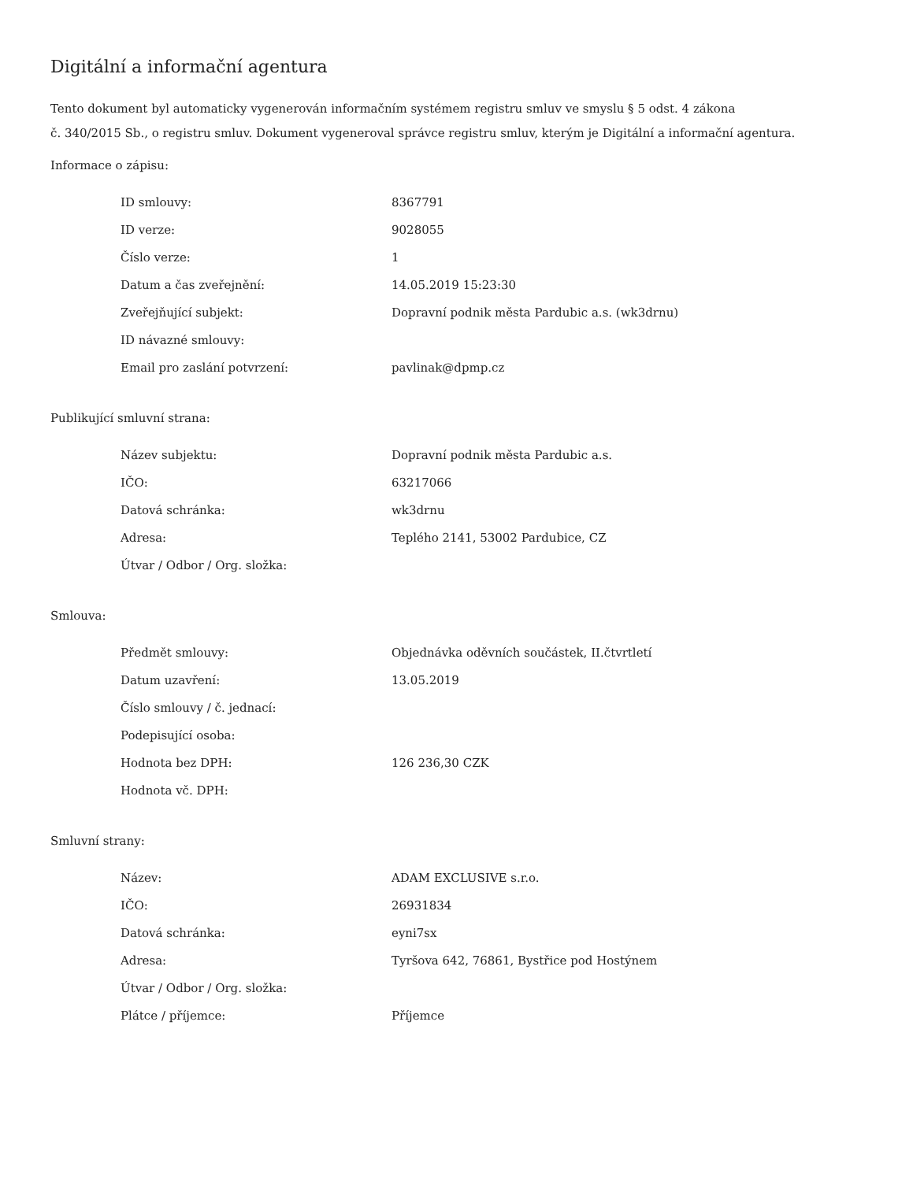Digitální a informační agentura
Tento dokument byl automaticky vygenerován informačním systémem registru smluv ve smyslu § 5 odst. 4 zákona
č. 340/2015 Sb., o registru smluv. Dokument vygeneroval správce registru smluv, kterým je Digitální a informační agentura.
Informace o zápisu:
| ID smlouvy: | 8367791 |
| ID verze: | 9028055 |
| Číslo verze: | 1 |
| Datum a čas zveřejnění: | 14.05.2019 15:23:30 |
| Zveřejňující subjekt: | Dopravní podnik města Pardubic a.s. (wk3drnu) |
| ID návazné smlouvy: | |
| Email pro zaslání potvrzení: | pavlinak@dpmp.cz |
Publikující smluvní strana:
| Název subjektu: | Dopravní podnik města Pardubic a.s. |
| IČO: | 63217066 |
| Datová schránka: | wk3drnu |
| Adresa: | Teplého 2141, 53002 Pardubice, CZ |
| Útvar / Odbor / Org. složka: | |
Smlouva:
| Předmět smlouvy: | Objednávka oděvních součástek, II.čtvrtletí |
| Datum uzavření: | 13.05.2019 |
| Číslo smlouvy / č. jednací: | |
| Podepisující osoba: | |
| Hodnota bez DPH: | 126 236,30 CZK |
| Hodnota vč. DPH: | |
Smluvní strany:
| Název: | ADAM EXCLUSIVE s.r.o. |
| IČO: | 26931834 |
| Datová schránka: | eyni7sx |
| Adresa: | Tyršova 642, 76861, Bystřice pod Hostýnem |
| Útvar / Odbor / Org. složka: | |
| Plátce / příjemce: | Příjemce |